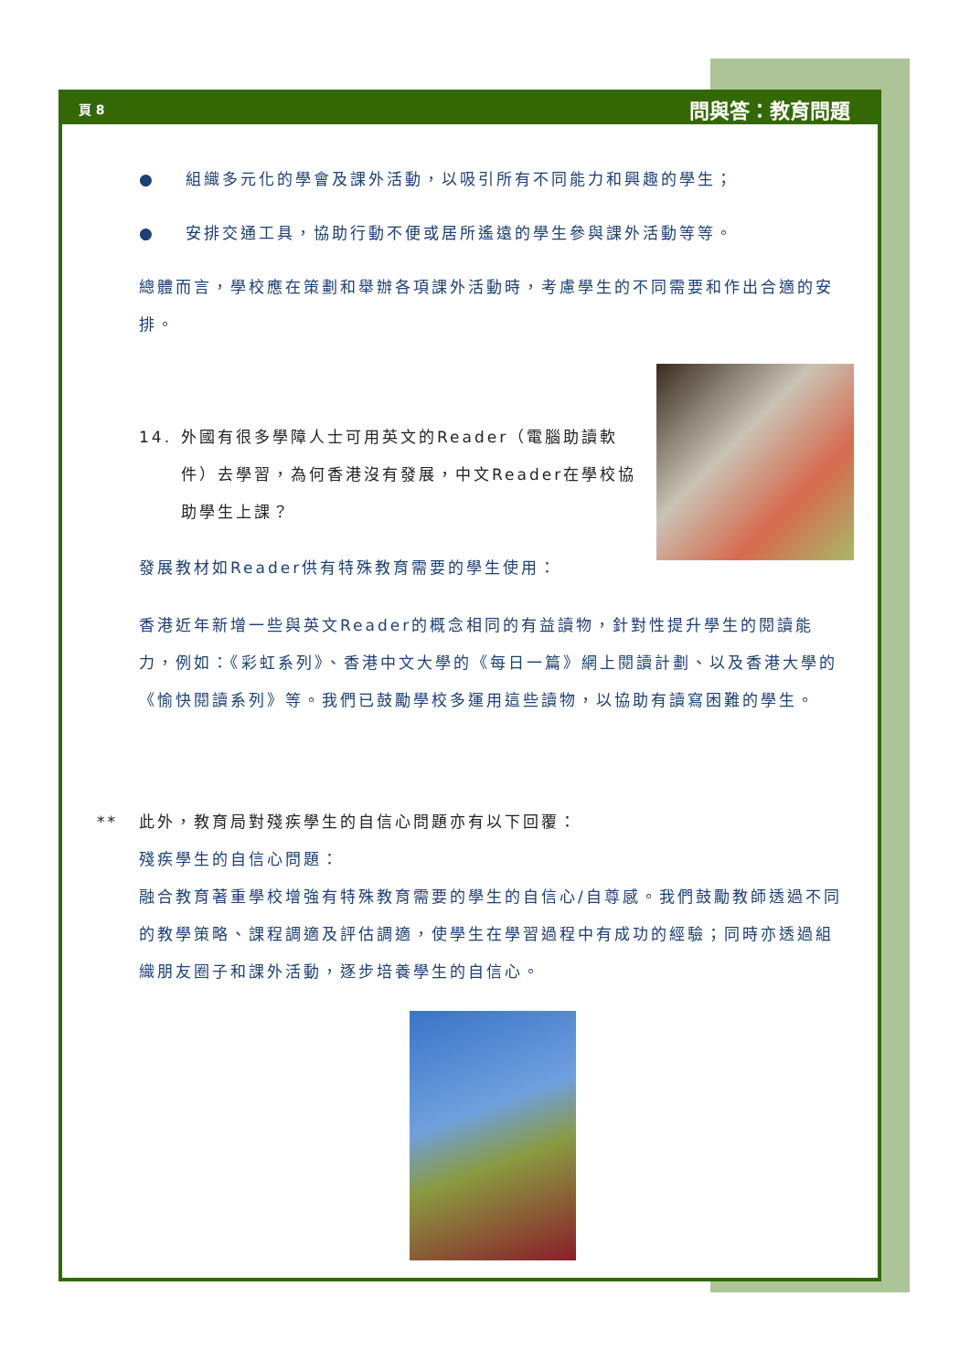頁 8 問與答：教育問題
● 組織多元化的學會及課外活動，以吸引所有不同能力和興趣的學生；
● 安排交通工具，協助行動不便或居所遙遠的學生參與課外活動等等。
總體而言，學校應在策劃和舉辦各項課外活動時，考慮學生的不同需要和作出合適的安排。
14. 外國有很多學障人士可用英文的Reader（電腦助讀軟件）去學習，為何香港沒有發展，中文Reader在學校協助學生上課？
發展教材如Reader供有特殊教育需要的學生使用：
香港近年新增一些與英文Reader的概念相同的有益讀物，針對性提升學生的閱讀能力，例如：《彩虹系列》、香港中文大學的《每日一篇》網上閱讀計劃、以及香港大學的《愉快閱讀系列》等。我們已鼓勵學校多運用這些讀物，以協助有讀寫困難的學生。
** 此外，教育局對殘疾學生的自信心問題亦有以下回覆：
殘疾學生的自信心問題：
融合教育著重學校增強有特殊教育需要的學生的自信心/自尊感。我們鼓勵教師透過不同的教學策略、課程調適及評估調適，使學生在學習過程中有成功的經驗；同時亦透過組織朋友圈子和課外活動，逐步培養學生的自信心。